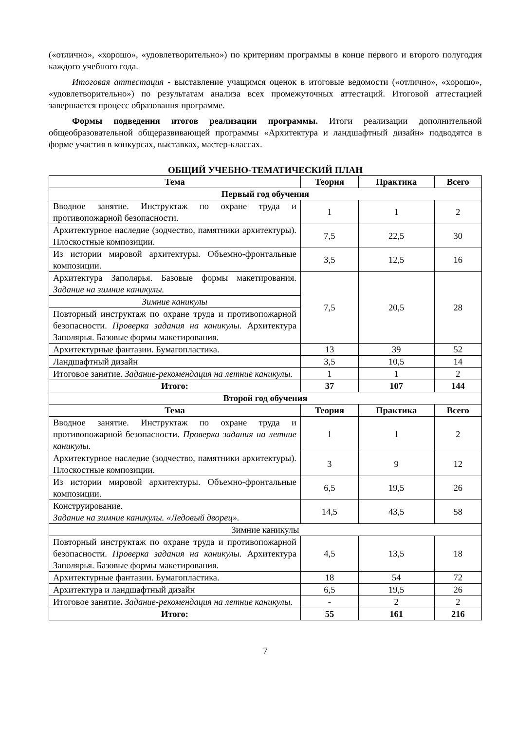(«отлично», «хорошо», «удовлетворительно») по критериям программы в конце первого и второго полугодия каждого учебного года.
Итоговая аттестация - выставление учащимся оценок в итоговые ведомости («отлично», «хорошо», «удовлетворительно») по результатам анализа всех промежуточных аттестаций. Итоговой аттестацией завершается процесс образования программе.
Формы подведения итогов реализации программы. Итоги реализации дополнительной общеобразовательной общеразвивающей программы «Архитектура и ландшафтный дизайн» подводятся в форме участия в конкурсах, выставках, мастер-классах.
ОБЩИЙ УЧЕБНО-ТЕМАТИЧЕСКИЙ ПЛАН
| Тема | Теория | Практика | Всего |
| --- | --- | --- | --- |
| Первый год обучения | | | |
| Вводное занятие. Инструктаж по охране труда и противопожарной безопасности. | 1 | 1 | 2 |
| Архитектурное наследие (зодчество, памятники архитектуры). Плоскостные композиции. | 7,5 | 22,5 | 30 |
| Из истории мировой архитектуры. Объемно-фронтальные композиции. | 3,5 | 12,5 | 16 |
| Архитектура Заполярья. Базовые формы макетирования. Задание на зимние каникулы. | 7,5 | 20,5 | 28 |
| Зимние каникулы | | | |
| Повторный инструктаж по охране труда и противопожарной безопасности. Проверка задания на каникулы. Архитектура Заполярья. Базовые формы макетирования. | | | |
| Архитектурные фантазии. Бумагопластика. | 13 | 39 | 52 |
| Ландшафтный дизайн | 3,5 | 10,5 | 14 |
| Итоговое занятие. Задание-рекомендация на летние каникулы. | 1 | 1 | 2 |
| Итого: | 37 | 107 | 144 |
| Второй год обучения | | | |
| Тема | Теория | Практика | Всего |
| Вводное занятие. Инструктаж по охране труда и противопожарной безопасности. Проверка задания на летние каникулы. | 1 | 1 | 2 |
| Архитектурное наследие (зодчество, памятники архитектуры). Плоскостные композиции. | 3 | 9 | 12 |
| Из истории мировой архитектуры. Объемно-фронтальные композиции. | 6,5 | 19,5 | 26 |
| Конструирование. Задание на зимние каникулы. «Ледовый дворец». | 14,5 | 43,5 | 58 |
| Зимние каникулы | | | |
| Повторный инструктаж по охране труда и противопожарной безопасности. Проверка задания на каникулы. Архитектура Заполярья. Базовые формы макетирования. | 4,5 | 13,5 | 18 |
| Архитектурные фантазии. Бумагопластика. | 18 | 54 | 72 |
| Архитектура и ландшафтный дизайн | 6,5 | 19,5 | 26 |
| Итоговое занятие . Задание-рекомендация на летние каникулы. | - | 2 | 2 |
| Итого: | 55 | 161 | 216 |
7